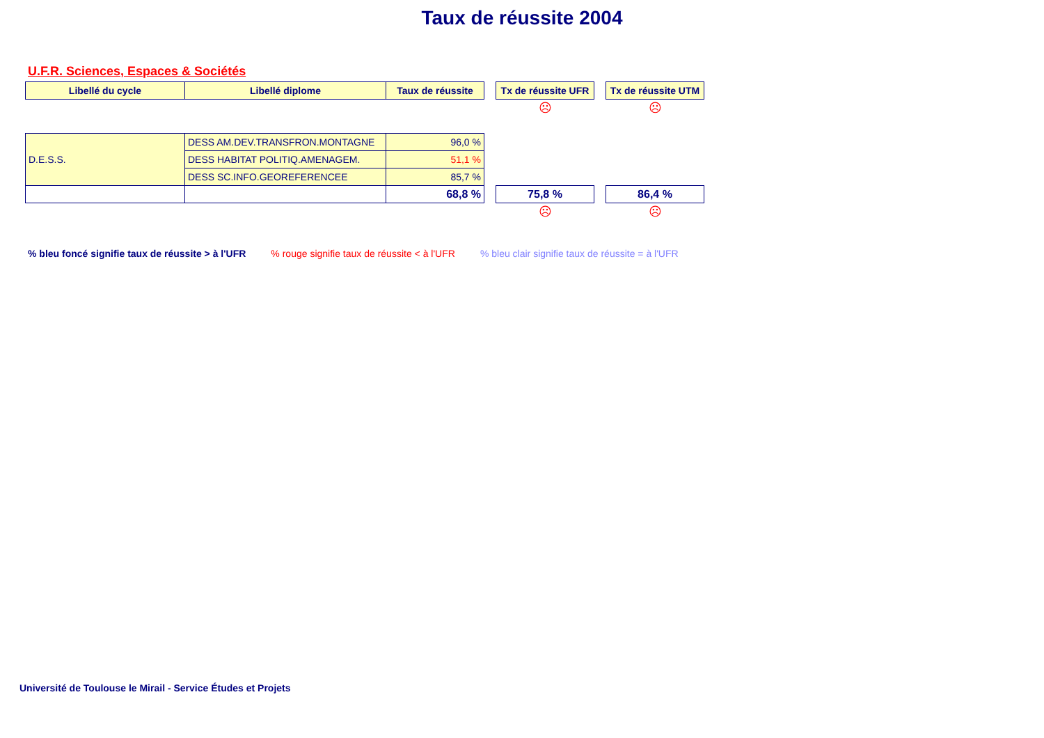Taux de réussite 2004
U.F.R. Sciences, Espaces & Sociétés
| Libellé du cycle | Libellé diplome | Taux de réussite | | Tx de réussite UFR | | Tx de réussite UTM |
| | | | | ☹ | | ☹ |
| D.E.S.S. | DESS AM.DEV.TRANSFRON.MONTAGNE | 96,0 % | | | | |
| | DESS HABITAT POLITIQ.AMENAGEM. | 51,1 % | | | | |
| | DESS SC.INFO.GEOREFERENCEE | 85,7 % | | | | |
| | | 68,8 % | | 75,8 % | | 86,4 % |
| | | | | ☹ | | ☹ |
% bleu foncé signifie taux de réussite > à l'UFR% rouge signifie taux de réussite < à l'UFR% bleu clair signifie taux de réussite = à l'UFR
Université de Toulouse le Mirail - Service Études et Projets